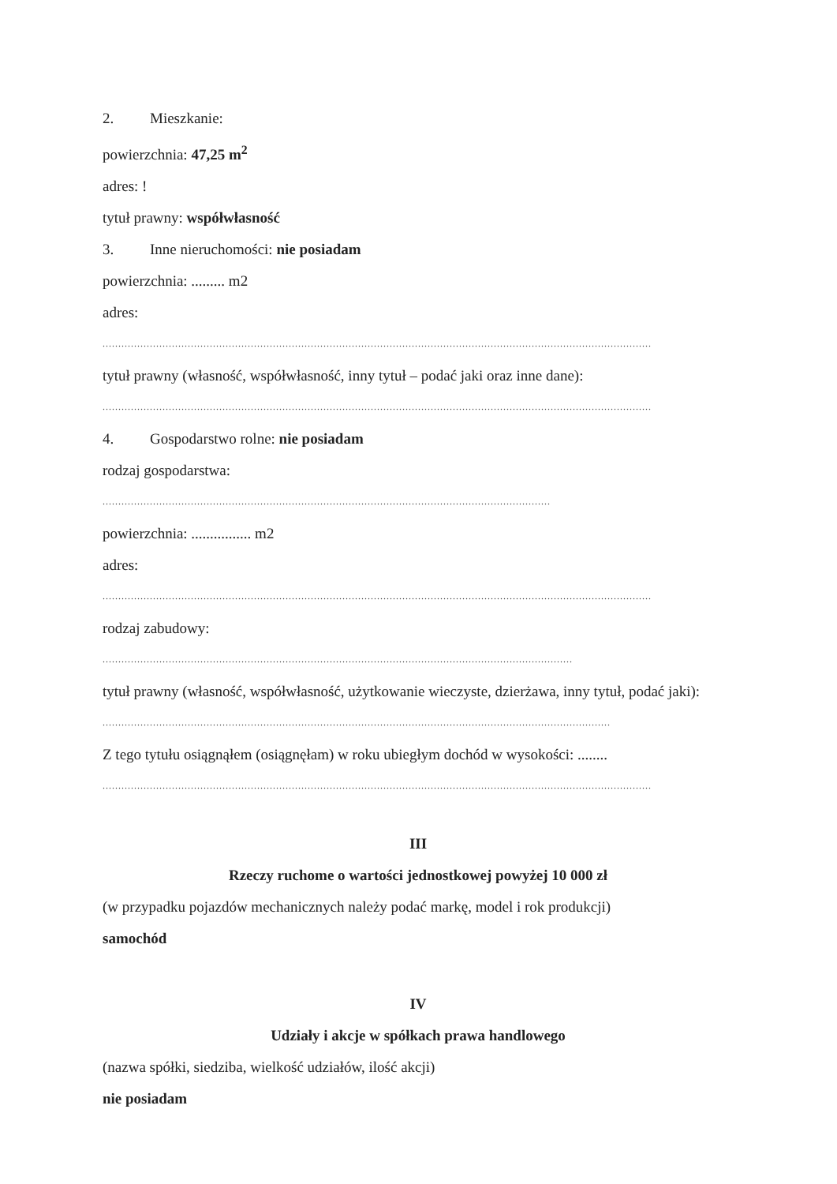2. Mieszkanie:
powierzchnia: 47,25 m<sup>2</sup>
adres: !
tytuł prawny: współwłasność
3. Inne nieruchomości: nie posiadam
powierzchnia: ......... m2
adres:
..............................................................................................................................................................................
tytuł prawny (własność, współwłasność, inny tytuł – podać jaki oraz inne dane):
..............................................................................................................................................................................
4. Gospodarstwo rolne: nie posiadam
rodzaj gospodarstwa:
..............................................................................................................................................
powierzchnia: ................ m2
adres:
..............................................................................................................................................................................
rodzaj zabudowy:
.....................................................................................................................................................
tytuł prawny (własność, współwłasność, użytkowanie wieczyste, dzierżawa, inny tytuł, podać jaki):
.................................................................................................................................................................
Z tego tytułu osiągnąłem (osiągnęłam) w roku ubiegłym dochód w wysokości: ........
..............................................................................................................................................................................
III
Rzeczy ruchome o wartości jednostkowej powyżej 10 000 zł
(w przypadku pojazdów mechanicznych należy podać markę, model i rok produkcji)
samochód
IV
Udziały i akcje w spółkach prawa handlowego
(nazwa spółki, siedziba, wielkość udziałów, ilość akcji)
nie posiadam